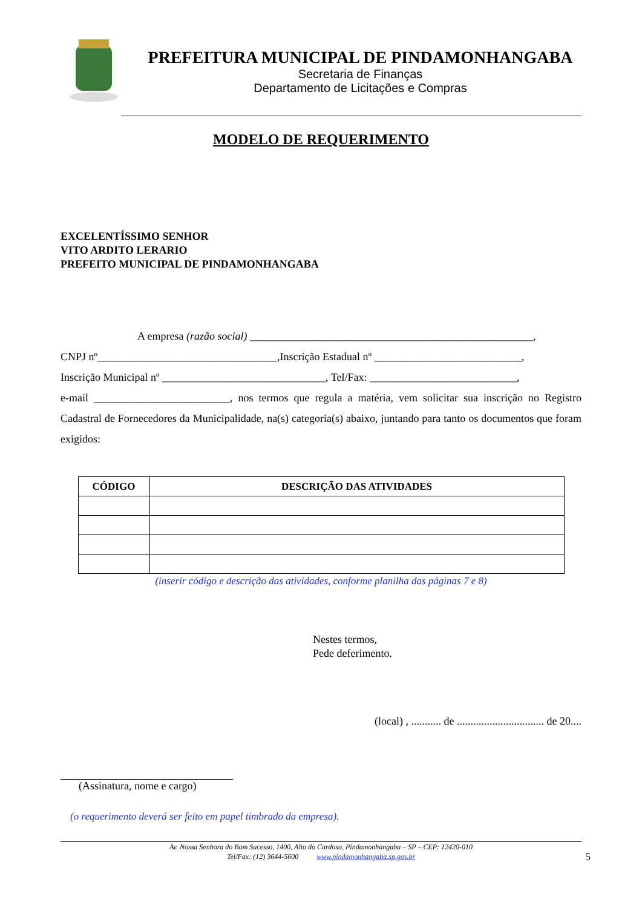PREFEITURA MUNICIPAL DE PINDAMONHANGABA
Secretaria de Finanças
Departamento de Licitações e Compras
MODELO DE REQUERIMENTO
EXCELENTÍSSIMO SENHOR
VITO ARDITO LERARIO
PREFEITO MUNICIPAL DE PINDAMONHANGABA
A empresa (razão social) ____________________________________________________,
CNPJ nº_________________________________,Inscrição Estadual nº ___________________________,
Inscrição Municipal nº ______________________________, Tel/Fax: ___________________________,
e-mail _________________________, nos termos que regula a matéria, vem solicitar sua inscrição no Registro Cadastral de Fornecedores da Municipalidade, na(s) categoria(s) abaixo, juntando para tanto os documentos que foram exigidos:
| CÓDIGO | DESCRIÇÃO DAS ATIVIDADES |
| --- | --- |
(inserir código e descrição das atividades, conforme planilha das páginas 7 e 8)
Nestes termos,
Pede deferimento.
(local) , ........... de ................................ de 20....
(Assinatura, nome e cargo)
(o requerimento deverá ser feito em papel timbrado da empresa).
Av. Nossa Senhora do Bom Sucesso, 1400, Alto do Cardoso, Pindamonhangaba – SP – CEP: 12420-010
Tel/Fax: (12) 3644-5600 www.pindamonhangaba.sp.gov.br 5